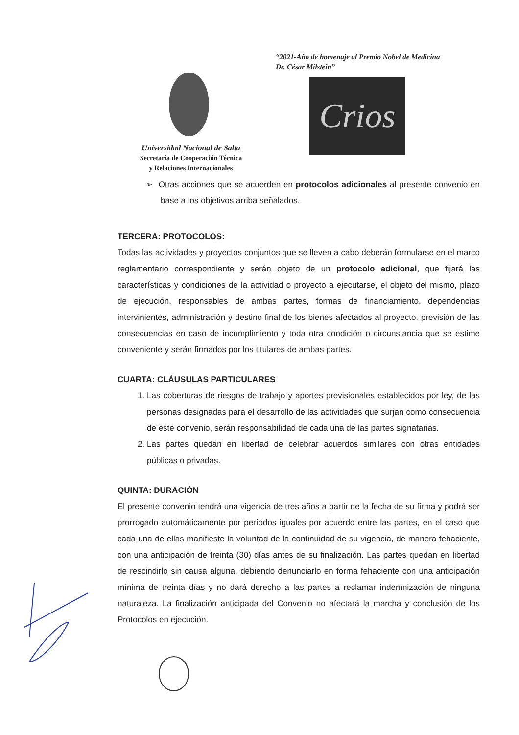“2021-Año de homenaje al Premio Nobel de Medicina
Dr. César Milstein”
Crios
Universidad Nacional de Salta
Secretaría de Cooperación Técnica
y Relaciones Internacionales
➢ Otras acciones que se acuerden en protocolos adicionales al presente convenio en base a los objetivos arriba señalados.
TERCERA: PROTOCOLOS:
Todas las actividades y proyectos conjuntos que se lleven a cabo deberán formularse en el marco reglamentario correspondiente y serán objeto de un protocolo adicional, que fijará las características y condiciones de la actividad o proyecto a ejecutarse, el objeto del mismo, plazo de ejecución, responsables de ambas partes, formas de financiamiento, dependencias intervinientes, administración y destino final de los bienes afectados al proyecto, previsión de las consecuencias en caso de incumplimiento y toda otra condición o circunstancia que se estime conveniente y serán firmados por los titulares de ambas partes.
CUARTA: CLÁUSULAS PARTICULARES
1. Las coberturas de riesgos de trabajo y aportes previsionales establecidos por ley, de las personas designadas para el desarrollo de las actividades que surjan como consecuencia de este convenio, serán responsabilidad de cada una de las partes signatarias.
2. Las partes quedan en libertad de celebrar acuerdos similares con otras entidades públicas o privadas.
QUINTA: DURACIÓN
El presente convenio tendrá una vigencia de tres años a partir de la fecha de su firma y podrá ser prorrogado automáticamente por períodos iguales por acuerdo entre las partes, en el caso que cada una de ellas manifieste la voluntad de la continuidad de su vigencia, de manera fehaciente, con una anticipación de treinta (30) días antes de su finalización. Las partes quedan en libertad de rescindirlo sin causa alguna, debiendo denunciarlo en forma fehaciente con una anticipación mínima de treinta días y no dará derecho a las partes a reclamar indemnización de ninguna naturaleza. La finalización anticipada del Convenio no afectará la marcha y conclusión de los Protocolos en ejecución.